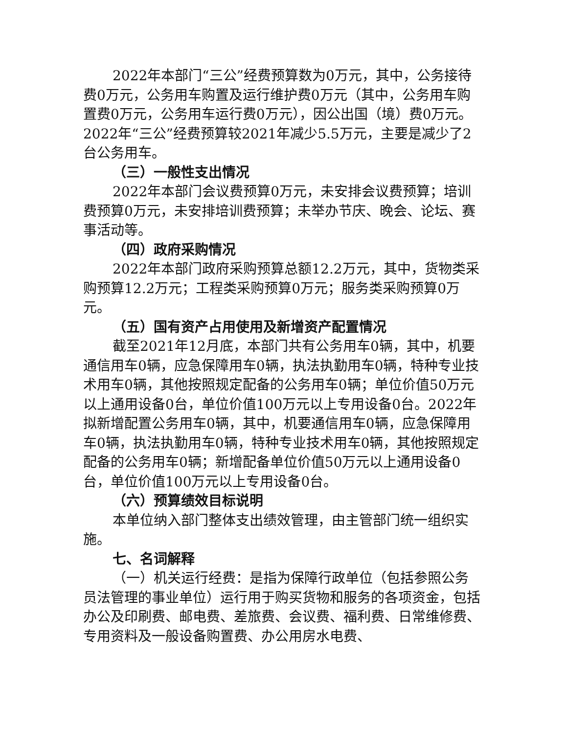2022年本部门“三公”经费预算数为0万元，其中，公务接待费0万元，公务用车购置及运行维护费0万元（其中，公务用车购置费0万元，公务用车运行费0万元），因公出国（境）费0万元。2022年“三公”经费预算较2021年减少5.5万元，主要是减少了2台公务用车。
（三）一般性支出情况
2022年本部门会议费预算0万元，未安排会议费预算；培训费预算0万元，未安排培训费预算；未举办节庆、晚会、论坛、赛事活动等。
（四）政府采购情况
2022年本部门政府采购预算总额12.2万元，其中，货物类采购预算12.2万元；工程类采购预算0万元；服务类采购预算0万元。
（五）国有资产占用使用及新增资产配置情况
截至2021年12月底，本部门共有公务用车0辆，其中，机要通信用车0辆，应急保障用车0辆，执法执勤用车0辆，特种专业技术用车0辆，其他按照规定配备的公务用车0辆；单位价值50万元以上通用设备0台，单位价值100万元以上专用设备0台。2022年拟新增配置公务用车0辆，其中，机要通信用车0辆，应急保障用车0辆，执法执勤用车0辆，特种专业技术用车0辆，其他按照规定配备的公务用车0辆；新增配备单位价值50万元以上通用设备0台，单位价值100万元以上专用设备0台。
（六）预算绩效目标说明
本单位纳入部门整体支出绩效管理，由主管部门统一组织实施。
七、名词解释
（一）机关运行经费：是指为保障行政单位（包括参照公务员法管理的事业单位）运行用于购买货物和服务的各项资金，包括办公及印刷费、邮电费、差旅费、会议费、福利费、日常维修费、专用资料及一般设备购置费、办公用房水电费、